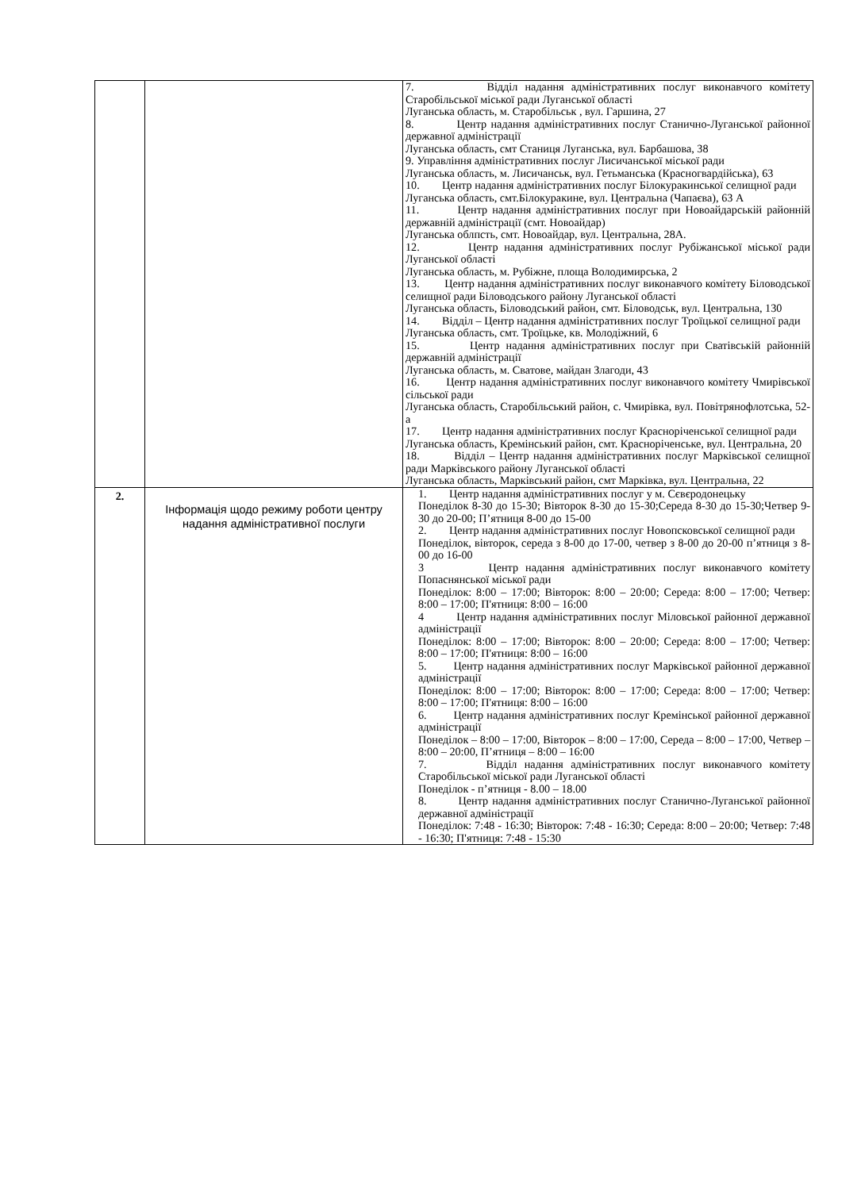| | | 7. Відділ надання адміністративних послуг виконавчого комітету Старобільської міської ради Луганської області Луганська область, м. Старобільськ , вул. Гаршина, 27 8. Центр надання адміністративних послуг Станично-Луганської районної державної адміністрації Луганська область, смт Станиця Луганська, вул. Барбашова, 38 9. Управління адміністративних послуг Лисичанської міської ради Луганська область, м. Лисичанськ, вул. Гетьманська (Красногвардійська), 63 10. Центр надання адміністративних послуг Білокуракинської селищної ради Луганська область, смт.Білокуракине, вул. Центральна (Чапаєва), 63 А 11. Центр надання адміністративних послуг при Новоайдарській районній державній адміністрації (смт. Новоайдар) Луганська облпсть, смт. Новоайдар, вул. Центральна, 28А. 12. Центр надання адміністративних послуг Рубіжанської міської ради Луганської області Луганська область, м. Рубіжне, площа Володимирська, 2 13. Центр надання адміністративних послуг виконавчого комітету Біловодської селищної ради Біловодського району Луганської області Луганська область, Біловодський район, смт. Біловодськ, вул. Центральна, 130 14. Відділ – Центр надання адміністративних послуг Троїцької селищної ради Луганська область, смт. Троїцьке, кв. Молодіжний, 6 15. Центр надання адміністративних послуг при Сватівській районній державній адміністрації Луганська область, м. Сватове, майдан Злагоди, 43 16. Центр надання адміністративних послуг виконавчого комітету Чмирівської сільської ради Луганська область, Старобільський район, с. Чмирівка, вул. Повітрянофлотська, 52-а 17. Центр надання адміністративних послуг Красноріченської селищної ради Луганська область, Кремінський район, смт. Красноріченське, вул. Центральна, 20 18. Відділ – Центр надання адміністративних послуг Марківської селищної ради Марківського району Луганської області Луганська область, Марківський район, смт Марківка, вул. Центральна, 22 |
| 2. | Інформація щодо режиму роботи центру надання адміністративної послуги | 1. Центр надання адміністративних послуг у м. Сєвєродонецьку Понеділок 8-30 до 15-30; Вівторок 8-30 до 15-30;Середа 8-30 до 15-30;Четвер 9-30 до 20-00; П’ятниця 8-00 до 15-00 2. Центр надання адміністративних послуг Новопсковської селищної ради Понеділок, вівторок, середа з 8-00 до 17-00, четвер з 8-00 до 20-00 п’ятниця з 8-00 до 16-00 3 Центр надання адміністративних послуг виконавчого комітету Попаснянської міської ради Понеділок: 8:00 – 17:00; Вівторок: 8:00 – 20:00; Середа: 8:00 – 17:00; Четвер: 8:00 – 17:00; П'ятниця: 8:00 – 16:00 4 Центр надання адміністративних послуг Міловської районної державної адміністрації Понеділок: 8:00 – 17:00; Вівторок: 8:00 – 20:00; Середа: 8:00 – 17:00; Четвер: 8:00 – 17:00; П'ятниця: 8:00 – 16:00 5. Центр надання адміністративних послуг Марківської районної державної адміністрації Понеділок: 8:00 – 17:00; Вівторок: 8:00 – 17:00; Середа: 8:00 – 17:00; Четвер: 8:00 – 17:00; П'ятниця: 8:00 – 16:00 6. Центр надання адміністративних послуг Кремінської районної державної адміністрації Понеділок – 8:00 – 17:00, Вівторок – 8:00 – 17:00, Середа – 8:00 – 17:00, Четвер – 8:00 – 20:00, П’ятниця – 8:00 – 16:00 7. Відділ надання адміністративних послуг виконавчого комітету Старобільської міської ради Луганської області Понеділок - п’ятниця - 8.00 – 18.00 8. Центр надання адміністративних послуг Станично-Луганської районної державної адміністрації Понеділок: 7:48 - 16:30; Вівторок: 7:48 - 16:30; Середа: 8:00 – 20:00; Четвер: 7:48 - 16:30; П'ятниця: 7:48 - 15:30 |